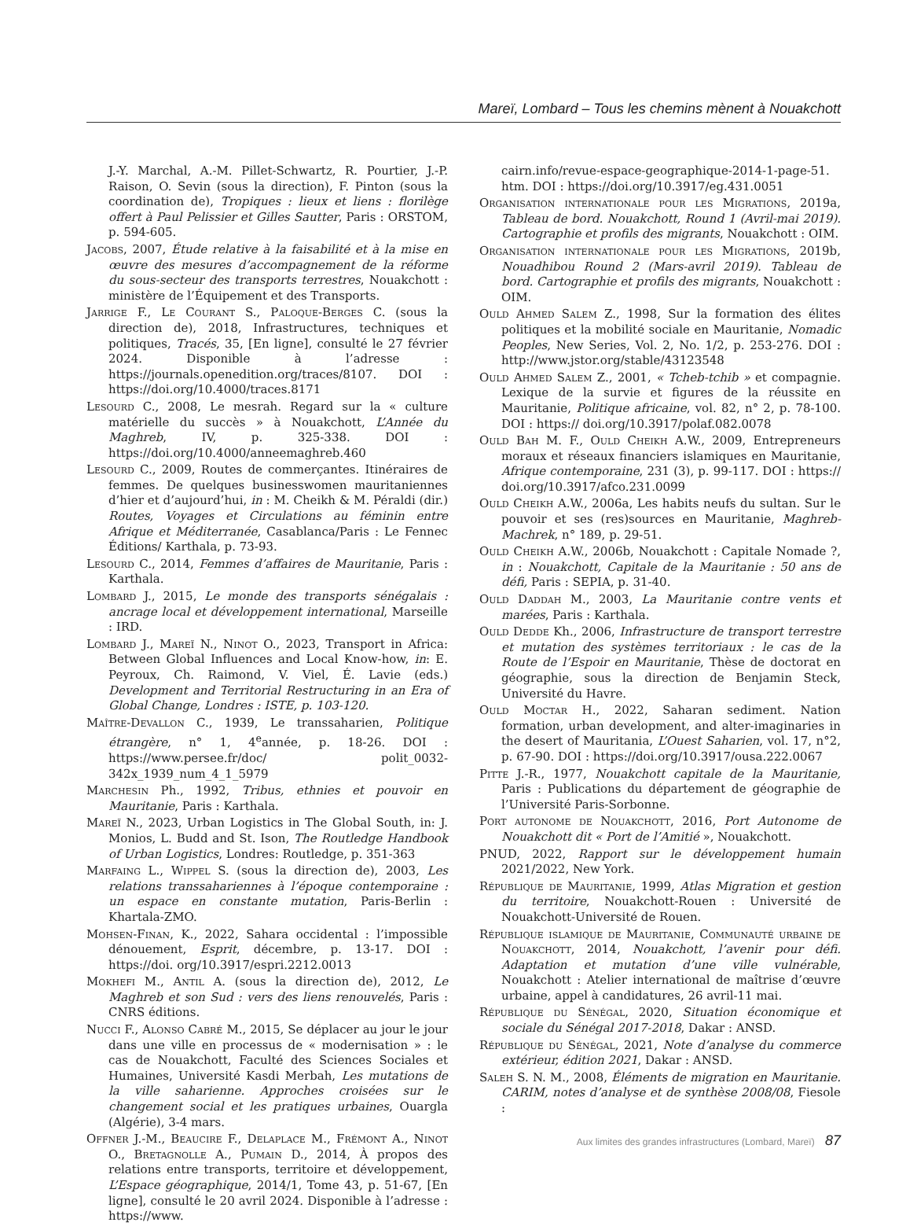Mareï, Lombard – Tous les chemins mènent à Nouakchott
J.-Y. Marchal, A.-M. Pillet-Schwartz, R. Pourtier, J.-P. Raison, O. Sevin (sous la direction), F. Pinton (sous la coordination de), Tropiques : lieux et liens : florilège offert à Paul Pelissier et Gilles Sautter, Paris : ORSTOM, p. 594-605.
Jacobs, 2007, Étude relative à la faisabilité et à la mise en œuvre des mesures d’accompagnement de la réforme du sous-secteur des transports terrestres, Nouakchott : ministère de l’Équipement et des Transports.
Jarrige F., Le Courant S., Paloque-Berges C. (sous la direction de), 2018, Infrastructures, techniques et politiques, Tracés, 35, [En ligne], consulté le 27 février 2024. Disponible à l’adresse : https://journals.openedition.org/traces/8107. DOI : https://doi.org/10.4000/traces.8171
Lesourd C., 2008, Le mesrah. Regard sur la « culture matérielle du succès » à Nouakchott, L’Année du Maghreb, IV, p. 325-338. DOI : https://doi.org/10.4000/anneemaghreb.460
Lesourd C., 2009, Routes de commerçantes. Itinéraires de femmes. De quelques businesswomen mauritaniennes d’hier et d’aujourd’hui, in : M. Cheikh & M. Péraldi (dir.) Routes, Voyages et Circulations au féminin entre Afrique et Méditerranée, Casablanca/Paris : Le Fennec Éditions/ Karthala, p. 73-93.
Lesourd C., 2014, Femmes d’affaires de Mauritanie, Paris : Karthala.
Lombard J., 2015, Le monde des transports sénégalais : ancrage local et développement international, Marseille : IRD.
Lombard J., Mareï N., Ninot O., 2023, Transport in Africa: Between Global Influences and Local Know-how, in: E. Peyroux, Ch. Raimond, V. Viel, É. Lavie (eds.) Development and Territorial Restructuring in an Era of Global Change, Londres : ISTE, p. 103-120.
Maître-Devallon C., 1939, Le transsaharien, Politique étrangère, n° 1, 4<sup>e</sup>année, p. 18-26. DOI : https://www.persee.fr/doc/ polit_0032-342x_1939_num_4_1_5979
Marchesin Ph., 1992, Tribus, ethnies et pouvoir en Mauritanie, Paris : Karthala.
Mareï N., 2023, Urban Logistics in The Global South, in: J. Monios, L. Budd and St. Ison, The Routledge Handbook of Urban Logistics, Londres: Routledge, p. 351-363
Marfaing L., Wippel S. (sous la direction de), 2003, Les relations transsahariennes à l’époque contemporaine : un espace en constante mutation, Paris-Berlin : Khartala-ZMO.
Mohsen-Finan, K., 2022, Sahara occidental : l’impossible dénouement, Esprit, décembre, p. 13-17. DOI : https://doi. org/10.3917/espri.2212.0013
Mokhefi M., Antil A. (sous la direction de), 2012, Le Maghreb et son Sud : vers des liens renouvelés, Paris : CNRS éditions.
Nucci F., Alonso Cabré M., 2015, Se déplacer au jour le jour dans une ville en processus de « modernisation » : le cas de Nouakchott, Faculté des Sciences Sociales et Humaines, Université Kasdi Merbah, Les mutations de la ville saharienne. Approches croisées sur le changement social et les pratiques urbaines, Ouargla (Algérie), 3-4 mars.
Offner J.-M., Beaucire F., Delaplace M., Frémont A., Ninot O., Bretagnolle A., Pumain D., 2014, À propos des relations entre transports, territoire et développement, L’Espace géographique, 2014/1, Tome 43, p. 51-67, [En ligne], consulté le 20 avril 2024. Disponible à l’adresse : https://www.
cairn.info/revue-espace-geographique-2014-1-page-51. htm. DOI : https://doi.org/10.3917/eg.431.0051
Organisation internationale pour les Migrations, 2019a, Tableau de bord. Nouakchott, Round 1 (Avril-mai 2019). Cartographie et profils des migrants, Nouakchott : OIM.
Organisation internationale pour les Migrations, 2019b, Nouadhibou Round 2 (Mars-avril 2019). Tableau de bord. Cartographie et profils des migrants, Nouakchott : OIM.
Ould Ahmed Salem Z., 1998, Sur la formation des élites politiques et la mobilité sociale en Mauritanie, Nomadic Peoples, New Series, Vol. 2, No. 1/2, p. 253-276. DOI : http://www.jstor.org/stable/43123548
Ould Ahmed Salem Z., 2001, « Tcheb-tchib » et compagnie. Lexique de la survie et figures de la réussite en Mauritanie, Politique africaine, vol. 82, n° 2, p. 78-100. DOI : https:// doi.org/10.3917/polaf.082.0078
Ould Bah M. F., Ould Cheikh A.W., 2009, Entrepreneurs moraux et réseaux financiers islamiques en Mauritanie, Afrique contemporaine, 231 (3), p. 99-117. DOI : https:// doi.org/10.3917/afco.231.0099
Ould Cheikh A.W., 2006a, Les habits neufs du sultan. Sur le pouvoir et ses (res)sources en Mauritanie, Maghreb-Machrek, n° 189, p. 29-51.
Ould Cheikh A.W., 2006b, Nouakchott : Capitale Nomade ?, in : Nouakchott, Capitale de la Mauritanie : 50 ans de défi, Paris : SEPIA, p. 31-40.
Ould Daddah M., 2003, La Mauritanie contre vents et marées, Paris : Karthala.
Ould Dedde Kh., 2006, Infrastructure de transport terrestre et mutation des systèmes territoriaux : le cas de la Route de l’Espoir en Mauritanie, Thèse de doctorat en géographie, sous la direction de Benjamin Steck, Université du Havre.
Ould Moctar H., 2022, Saharan sediment. Nation formation, urban development, and alter-imaginaries in the desert of Mauritania, L’Ouest Saharien, vol. 17, n°2, p. 67-90. DOI : https://doi.org/10.3917/ousa.222.0067
Pitte J.-R., 1977, Nouakchott capitale de la Mauritanie, Paris : Publications du département de géographie de l’Université Paris-Sorbonne.
Port autonome de Nouakchott, 2016, Port Autonome de Nouakchott dit « Port de l’Amitié », Nouakchott.
PNUD, 2022, Rapport sur le développement humain 2021/2022, New York.
République de Mauritanie, 1999, Atlas Migration et gestion du territoire, Nouakchott-Rouen : Université de Nouakchott-Université de Rouen.
République islamique de Mauritanie, Communauté urbaine de Nouakchott, 2014, Nouakchott, l’avenir pour défi. Adaptation et mutation d’une ville vulnérable, Nouakchott : Atelier international de maîtrise d’œuvre urbaine, appel à candidatures, 26 avril-11 mai.
République du Sénégal, 2020, Situation économique et sociale du Sénégal 2017-2018, Dakar : ANSD.
République du Sénégal, 2021, Note d’analyse du commerce extérieur, édition 2021, Dakar : ANSD.
Saleh S. N. M., 2008, Éléments de migration en Mauritanie. CARIM, notes d’analyse et de synthèse 2008/08, Fiesole :
Aux limites des grandes infrastructures (Lombard, Mareï) 87